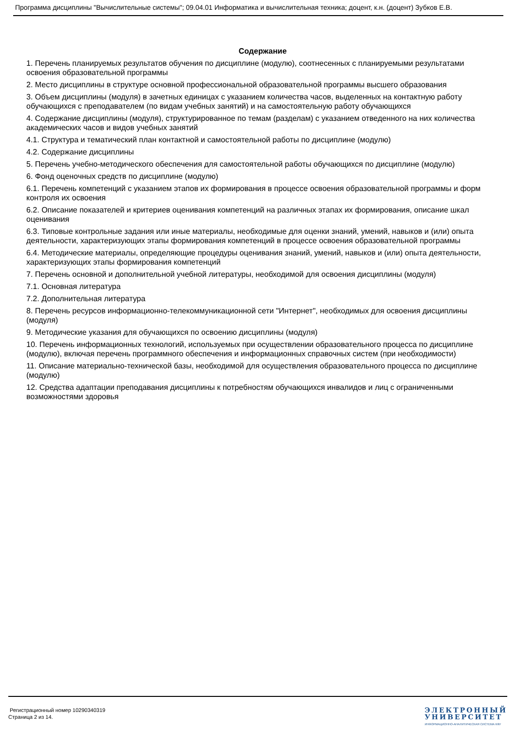Программа дисциплины "Вычислительные системы"; 09.04.01 Информатика и вычислительная техника; доцент, к.н. (доцент) Зубков Е.В.
Содержание
1. Перечень планируемых результатов обучения по дисциплине (модулю), соотнесенных с планируемыми результатами освоения образовательной программы
2. Место дисциплины в структуре основной профессиональной образовательной программы высшего образования
3. Объем дисциплины (модуля) в зачетных единицах с указанием количества часов, выделенных на контактную работу обучающихся с преподавателем (по видам учебных занятий) и на самостоятельную работу обучающихся
4. Содержание дисциплины (модуля), структурированное по темам (разделам) с указанием отведенного на них количества академических часов и видов учебных занятий
4.1. Структура и тематический план контактной и самостоятельной работы по дисциплине (модулю)
4.2. Содержание дисциплины
5. Перечень учебно-методического обеспечения для самостоятельной работы обучающихся по дисциплине (модулю)
6. Фонд оценочных средств по дисциплине (модулю)
6.1. Перечень компетенций с указанием этапов их формирования в процессе освоения образовательной программы и форм контроля их освоения
6.2. Описание показателей и критериев оценивания компетенций на различных этапах их формирования, описание шкал оценивания
6.3. Типовые контрольные задания или иные материалы, необходимые для оценки знаний, умений, навыков и (или) опыта деятельности, характеризующих этапы формирования компетенций в процессе освоения образовательной программы
6.4. Методические материалы, определяющие процедуры оценивания знаний, умений, навыков и (или) опыта деятельности, характеризующих этапы формирования компетенций
7. Перечень основной и дополнительной учебной литературы, необходимой для освоения дисциплины (модуля)
7.1. Основная литература
7.2. Дополнительная литература
8. Перечень ресурсов информационно-телекоммуникационной сети "Интернет", необходимых для освоения дисциплины (модуля)
9. Методические указания для обучающихся по освоению дисциплины (модуля)
10. Перечень информационных технологий, используемых при осуществлении образовательного процесса по дисциплине (модулю), включая перечень программного обеспечения и информационных справочных систем (при необходимости)
11. Описание материально-технической базы, необходимой для осуществления образовательного процесса по дисциплине (модулю)
12. Средства адаптации преподавания дисциплины к потребностям обучающихся инвалидов и лиц с ограниченными возможностями здоровья
Регистрационный номер 10290340319
Страница 2 из 14.
ЭЛЕКТРОННЫЙ
УНИВЕРСИТЕТ
ИНФОРМАЦИОННО-АНАЛИТИЧЕСКАЯ СИСТЕМА КФУ